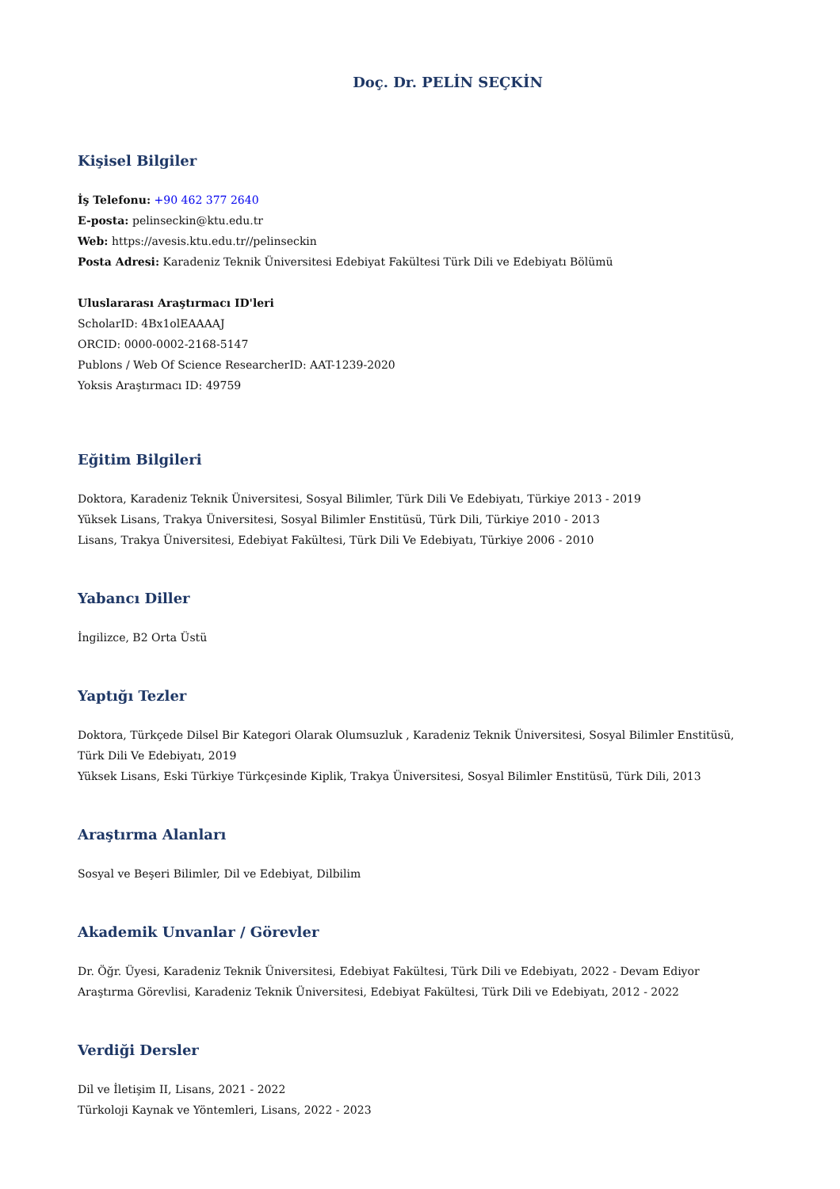Doç. Dr. PELİN SEÇKİN
Kişisel Bilgiler
İş Telefonu: +90 462 377 2640
E-posta: pelinseckin@ktu.edu.tr
Web: https://avesis.ktu.edu.tr//pelinseckin
Posta Adresi: Karadeniz Teknik Üniversitesi Edebiyat Fakültesi Türk Dili ve Edebiyatı Bölümü
Uluslararası Araştırmacı ID'leri
ScholarID: 4Bx1olEAAAAJ
ORCID: 0000-0002-2168-5147
Publons / Web Of Science ResearcherID: AAT-1239-2020
Yoksis Araştırmacı ID: 49759
Eğitim Bilgileri
Doktora, Karadeniz Teknik Üniversitesi, Sosyal Bilimler, Türk Dili Ve Edebiyatı, Türkiye 2013 - 2019
Yüksek Lisans, Trakya Üniversitesi, Sosyal Bilimler Enstitüsü, Türk Dili, Türkiye 2010 - 2013
Lisans, Trakya Üniversitesi, Edebiyat Fakültesi, Türk Dili Ve Edebiyatı, Türkiye 2006 - 2010
Yabancı Diller
İngilizce, B2 Orta Üstü
Yaptığı Tezler
Doktora, Türkçede Dilsel Bir Kategori Olarak Olumsuzluk , Karadeniz Teknik Üniversitesi, Sosyal Bilimler Enstitüsü, Türk Dili Ve Edebiyatı, 2019
Yüksek Lisans, Eski Türkiye Türkçesinde Kiplik, Trakya Üniversitesi, Sosyal Bilimler Enstitüsü, Türk Dili, 2013
Araştırma Alanları
Sosyal ve Beşeri Bilimler, Dil ve Edebiyat, Dilbilim
Akademik Unvanlar / Görevler
Dr. Öğr. Üyesi, Karadeniz Teknik Üniversitesi, Edebiyat Fakültesi, Türk Dili ve Edebiyatı, 2022 - Devam Ediyor
Araştırma Görevlisi, Karadeniz Teknik Üniversitesi, Edebiyat Fakültesi, Türk Dili ve Edebiyatı, 2012 - 2022
Verdiği Dersler
Dil ve İletişim II, Lisans, 2021 - 2022
Türkoloji Kaynak ve Yöntemleri, Lisans, 2022 - 2023